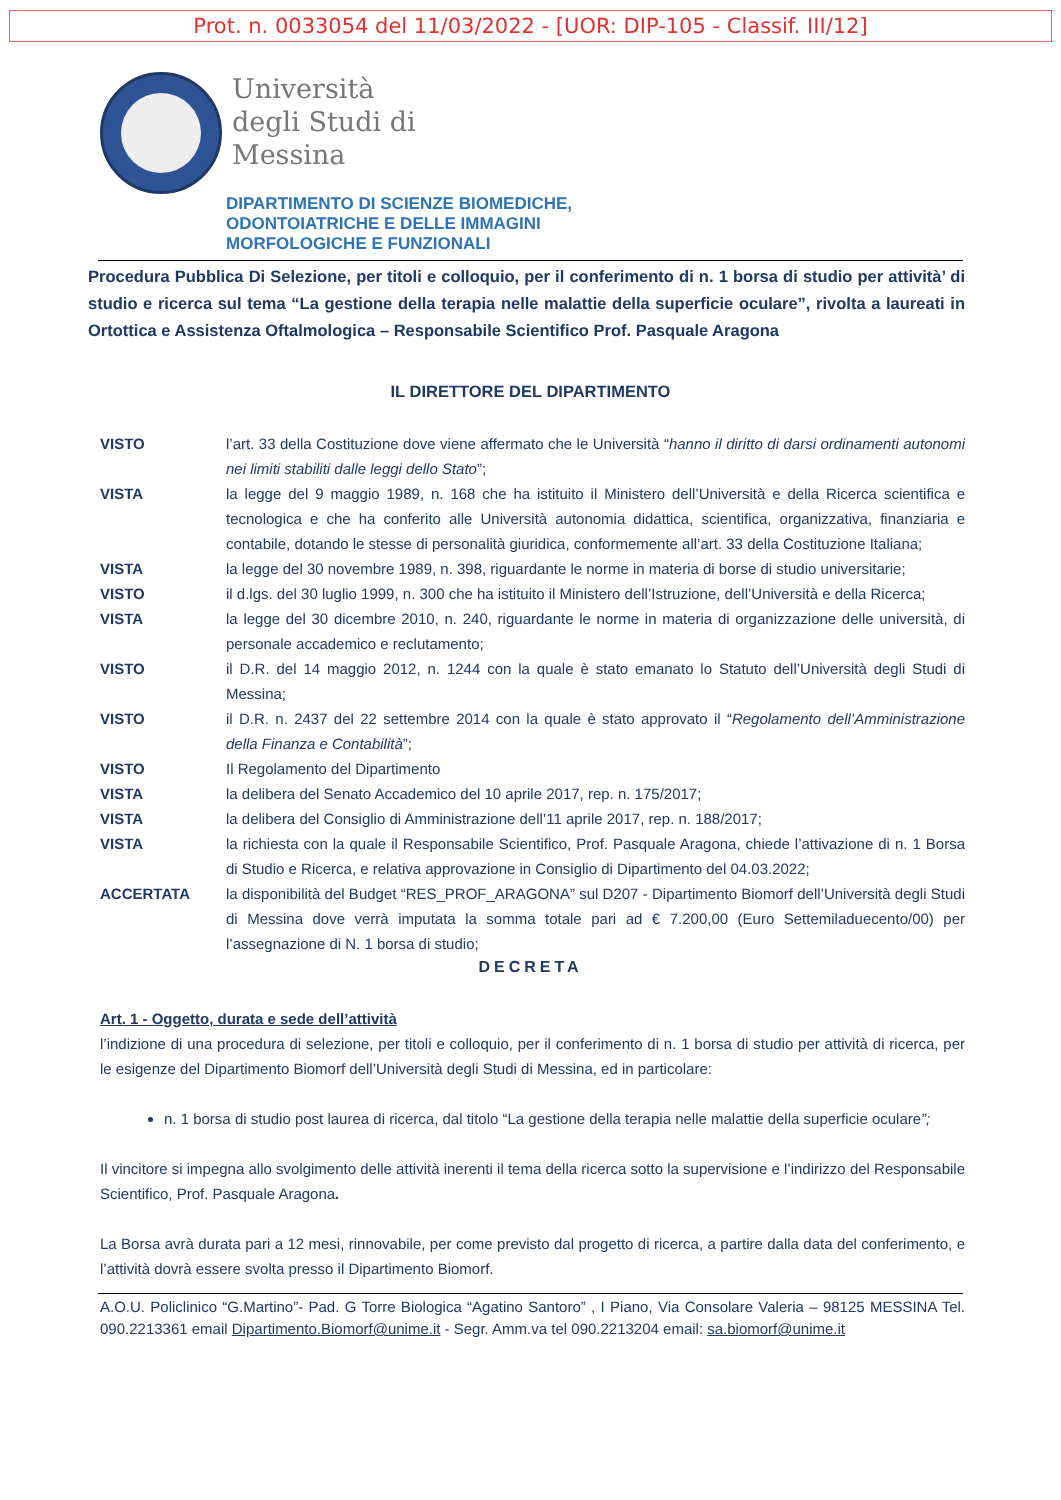Prot. n. 0033054 del 11/03/2022 - [UOR: DIP-105 - Classif. III/12]
Università
degli Studi di
Messina
DIPARTIMENTO DI SCIENZE BIOMEDICHE,
ODONTOIATRICHE E DELLE IMMAGINI
MORFOLOGICHE E FUNZIONALI
Procedura Pubblica Di Selezione, per titoli e colloquio, per il conferimento di n. 1 borsa di studio per attività’ di studio e ricerca sul tema “La gestione della terapia nelle malattie della superficie oculare”, rivolta a laureati in Ortottica e Assistenza Oftalmologica – Responsabile Scientifico Prof. Pasquale Aragona
IL DIRETTORE DEL DIPARTIMENTO
VISTO l’art. 33 della Costituzione dove viene affermato che le Università “hanno il diritto di darsi ordinamenti autonomi nei limiti stabiliti dalle leggi dello Stato”;
VISTA la legge del 9 maggio 1989, n. 168 che ha istituito il Ministero dell’Università e della Ricerca scientifica e tecnologica e che ha conferito alle Università autonomia didattica, scientifica, organizzativa, finanziaria e contabile, dotando le stesse di personalità giuridica, conformemente all’art. 33 della Costituzione Italiana;
VISTA la legge del 30 novembre 1989, n. 398, riguardante le norme in materia di borse di studio universitarie;
VISTO il d.lgs. del 30 luglio 1999, n. 300 che ha istituito il Ministero dell’Istruzione, dell’Università e della Ricerca;
VISTA la legge del 30 dicembre 2010, n. 240, riguardante le norme in materia di organizzazione delle università, di personale accademico e reclutamento;
VISTO il D.R. del 14 maggio 2012, n. 1244 con la quale è stato emanato lo Statuto dell’Università degli Studi di Messina;
VISTO il D.R. n. 2437 del 22 settembre 2014 con la quale è stato approvato il “Regolamento dell’Amministrazione della Finanza e Contabilità”;
VISTO Il Regolamento del Dipartimento
VISTA la delibera del Senato Accademico del 10 aprile 2017, rep. n. 175/2017;
VISTA la delibera del Consiglio di Amministrazione dell’11 aprile 2017, rep. n. 188/2017;
VISTA la richiesta con la quale il Responsabile Scientifico, Prof. Pasquale Aragona, chiede l’attivazione di n. 1 Borsa di Studio e Ricerca, e relativa approvazione in Consiglio di Dipartimento del 04.03.2022;
ACCERTATA la disponibilità del Budget “RES_PROF_ARAGONA” sul D207 - Dipartimento Biomorf dell’Università degli Studi di Messina dove verrà imputata la somma totale pari ad € 7.200,00 (Euro Settemiladuecento/00) per l’assegnazione di N. 1 borsa di studio;
DECRETA
Art. 1 - Oggetto, durata e sede dell’attività
l’indizione di una procedura di selezione, per titoli e colloquio, per il conferimento di n. 1 borsa di studio per attività di ricerca, per le esigenze del Dipartimento Biomorf dell’Università degli Studi di Messina, ed in particolare:
n. 1 borsa di studio post laurea di ricerca, dal titolo “La gestione della terapia nelle malattie della superficie oculare”;
Il vincitore si impegna allo svolgimento delle attività inerenti il tema della ricerca sotto la supervisione e l’indirizzo del Responsabile Scientifico, Prof. Pasquale Aragona.
La Borsa avrà durata pari a 12 mesi, rinnovabile, per come previsto dal progetto di ricerca, a partire dalla data del conferimento, e l’attività dovrà essere svolta presso il Dipartimento Biomorf.
A.O.U. Policlinico “G.Martino”- Pad. G Torre Biologica “Agatino Santoro” , I Piano, Via Consolare Valeria – 98125 MESSINA Tel. 090.2213361 email Dipartimento.Biomorf@unime.it - Segr. Amm.va tel 090.2213204 email: sa.biomorf@unime.it